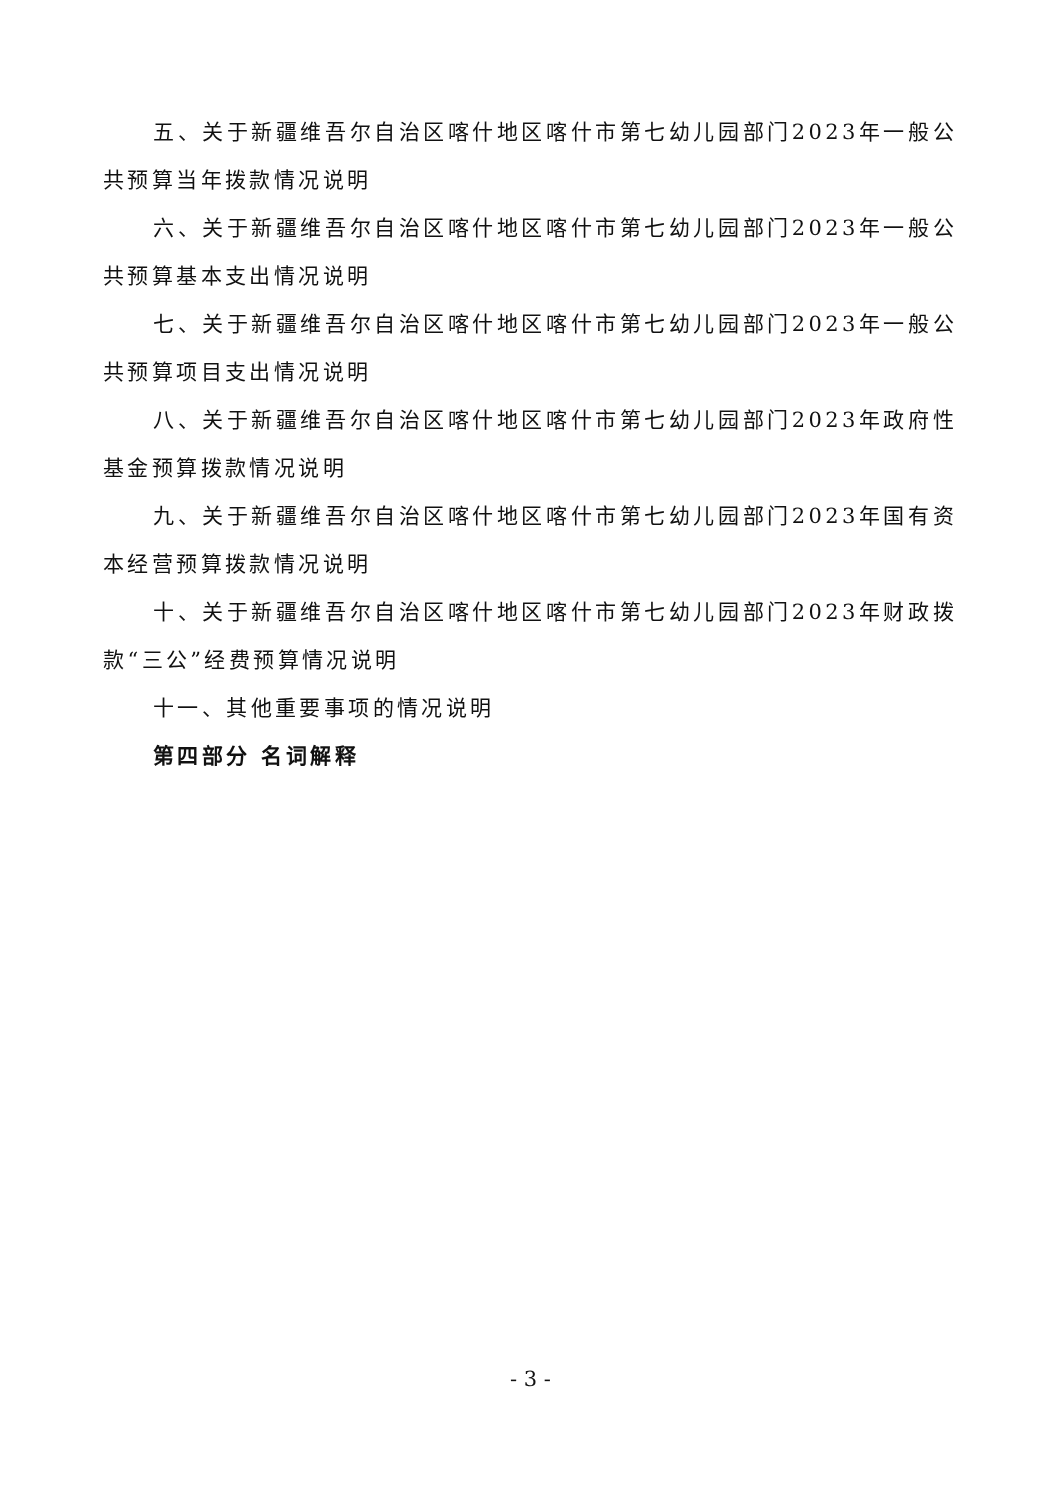五、关于新疆维吾尔自治区喀什地区喀什市第七幼儿园部门2023年一般公共预算当年拨款情况说明
六、关于新疆维吾尔自治区喀什地区喀什市第七幼儿园部门2023年一般公共预算基本支出情况说明
七、关于新疆维吾尔自治区喀什地区喀什市第七幼儿园部门2023年一般公共预算项目支出情况说明
八、关于新疆维吾尔自治区喀什地区喀什市第七幼儿园部门2023年政府性基金预算拨款情况说明
九、关于新疆维吾尔自治区喀什地区喀什市第七幼儿园部门2023年国有资本经营预算拨款情况说明
十、关于新疆维吾尔自治区喀什地区喀什市第七幼儿园部门2023年财政拨款“三公”经费预算情况说明
十一、其他重要事项的情况说明
第四部分 名词解释
- 3 -